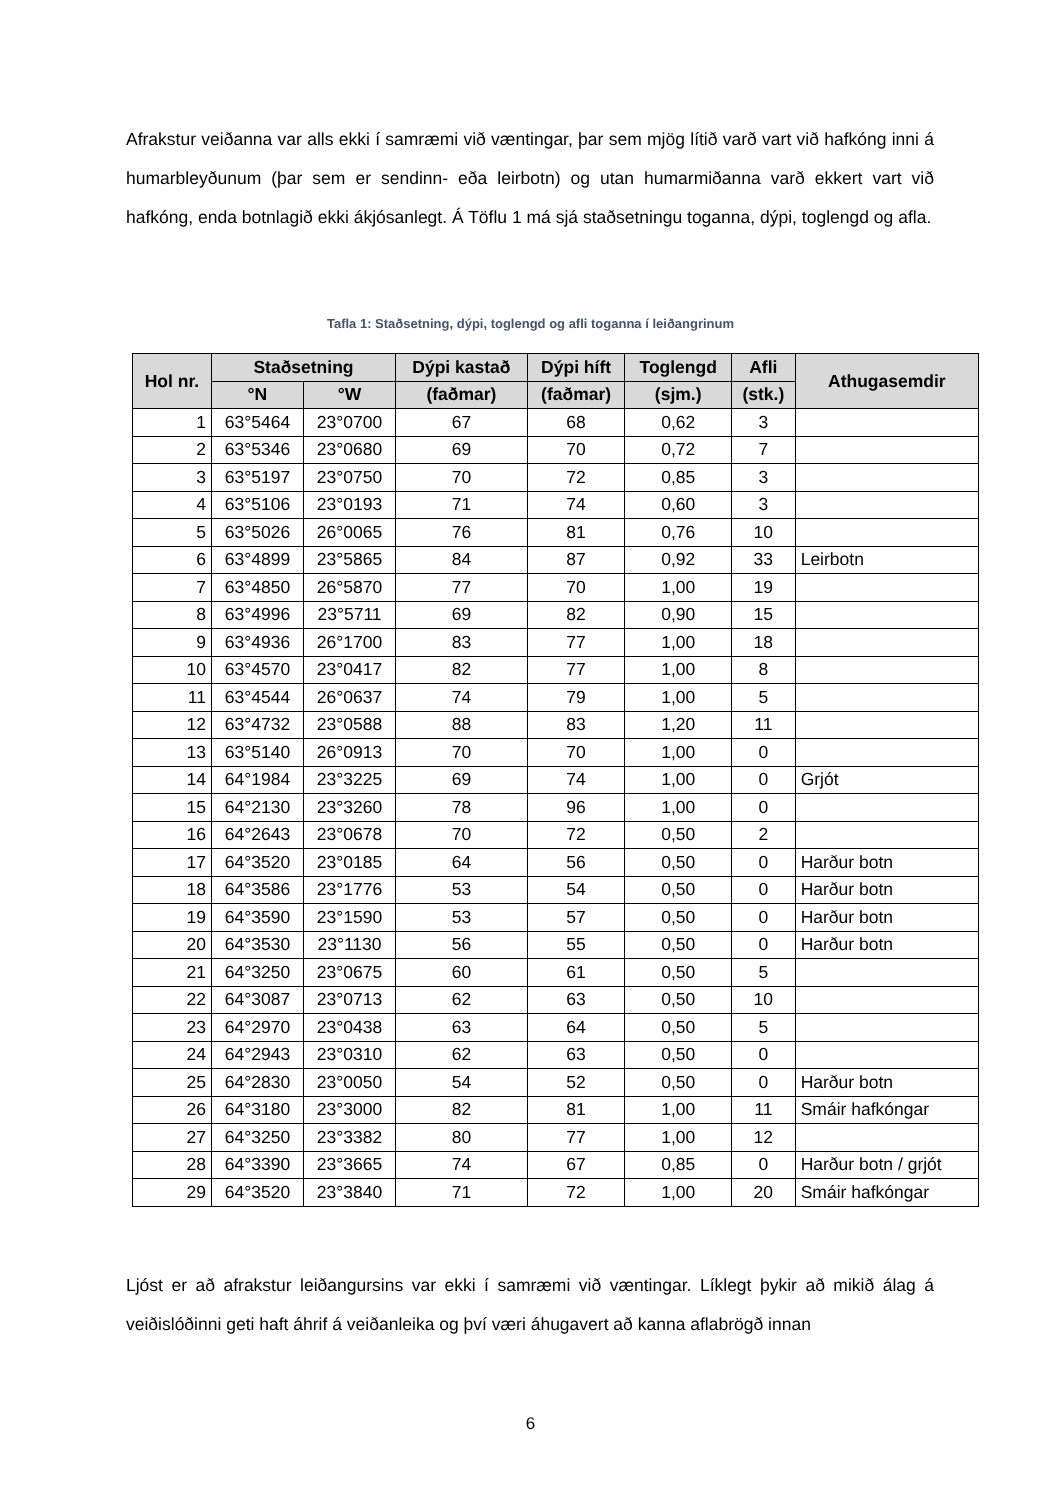Afrakstur veiðanna var alls ekki í samræmi við væntingar, þar sem mjög lítið varð vart við hafkóng inni á humarbleyðunum (þar sem er sendinn- eða leirbotn) og utan humarmiðanna varð ekkert vart við hafkóng, enda botnlagið ekki ákjósanlegt. Á Töflu 1 má sjá staðsetningu toganna, dýpi, toglengd og afla.
Tafla 1: Staðsetning, dýpi, toglengd og afli toganna í leiðangrinum
| Hol nr. | Staðsetning | | Dýpi kastað | Dýpi híft | Toglengd | Afli | Athugasemdir |
| --- | --- | --- | --- | --- | --- | --- | --- |
| | °N | °W | (faðmar) | (faðmar) | (sjm.) | (stk.) | |
| 1 | 63°5464 | 23°0700 | 67 | 68 | 0,62 | 3 | |
| 2 | 63°5346 | 23°0680 | 69 | 70 | 0,72 | 7 | |
| 3 | 63°5197 | 23°0750 | 70 | 72 | 0,85 | 3 | |
| 4 | 63°5106 | 23°0193 | 71 | 74 | 0,60 | 3 | |
| 5 | 63°5026 | 26°0065 | 76 | 81 | 0,76 | 10 | |
| 6 | 63°4899 | 23°5865 | 84 | 87 | 0,92 | 33 | Leirbotn |
| 7 | 63°4850 | 26°5870 | 77 | 70 | 1,00 | 19 | |
| 8 | 63°4996 | 23°5711 | 69 | 82 | 0,90 | 15 | |
| 9 | 63°4936 | 26°1700 | 83 | 77 | 1,00 | 18 | |
| 10 | 63°4570 | 23°0417 | 82 | 77 | 1,00 | 8 | |
| 11 | 63°4544 | 26°0637 | 74 | 79 | 1,00 | 5 | |
| 12 | 63°4732 | 23°0588 | 88 | 83 | 1,20 | 11 | |
| 13 | 63°5140 | 26°0913 | 70 | 70 | 1,00 | 0 | |
| 14 | 64°1984 | 23°3225 | 69 | 74 | 1,00 | 0 | Grjót |
| 15 | 64°2130 | 23°3260 | 78 | 96 | 1,00 | 0 | |
| 16 | 64°2643 | 23°0678 | 70 | 72 | 0,50 | 2 | |
| 17 | 64°3520 | 23°0185 | 64 | 56 | 0,50 | 0 | Harður botn |
| 18 | 64°3586 | 23°1776 | 53 | 54 | 0,50 | 0 | Harður botn |
| 19 | 64°3590 | 23°1590 | 53 | 57 | 0,50 | 0 | Harður botn |
| 20 | 64°3530 | 23°1130 | 56 | 55 | 0,50 | 0 | Harður botn |
| 21 | 64°3250 | 23°0675 | 60 | 61 | 0,50 | 5 | |
| 22 | 64°3087 | 23°0713 | 62 | 63 | 0,50 | 10 | |
| 23 | 64°2970 | 23°0438 | 63 | 64 | 0,50 | 5 | |
| 24 | 64°2943 | 23°0310 | 62 | 63 | 0,50 | 0 | |
| 25 | 64°2830 | 23°0050 | 54 | 52 | 0,50 | 0 | Harður botn |
| 26 | 64°3180 | 23°3000 | 82 | 81 | 1,00 | 11 | Smáir hafkóngar |
| 27 | 64°3250 | 23°3382 | 80 | 77 | 1,00 | 12 | |
| 28 | 64°3390 | 23°3665 | 74 | 67 | 0,85 | 0 | Harður botn / grjót |
| 29 | 64°3520 | 23°3840 | 71 | 72 | 1,00 | 20 | Smáir hafkóngar |
Ljóst er að afrakstur leiðangursins var ekki í samræmi við væntingar. Líklegt þykir að mikið álag á veiðislóðinni geti haft áhrif á veiðanleika og því væri áhugavert að kanna aflabrögð innan
6